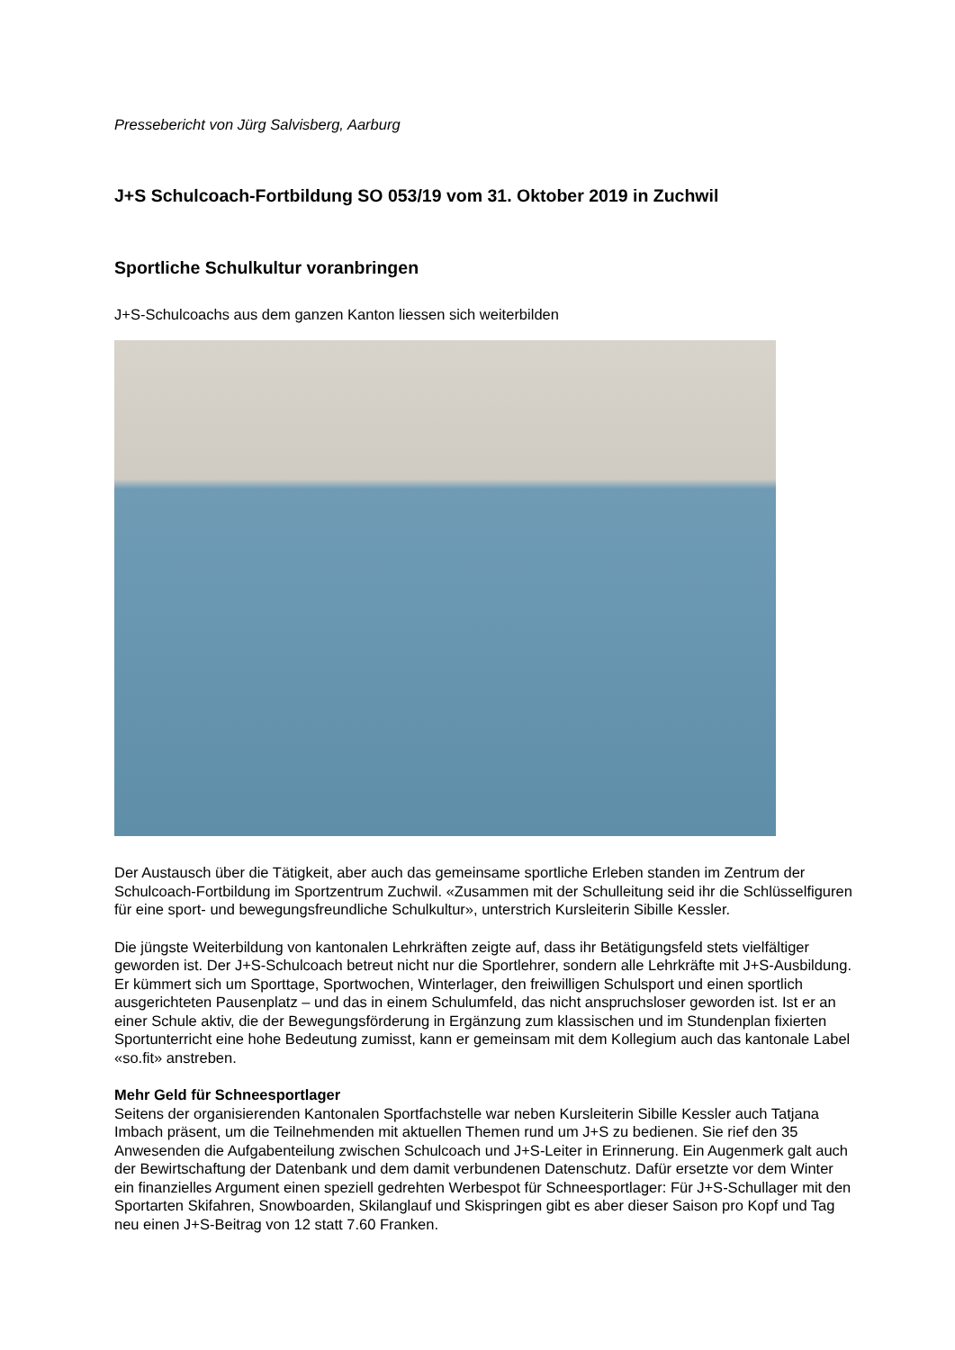Pressebericht von Jürg Salvisberg, Aarburg
J+S Schulcoach-Fortbildung SO 053/19 vom 31. Oktober 2019 in Zuchwil
Sportliche Schulkultur voranbringen
J+S-Schulcoachs aus dem ganzen Kanton liessen sich weiterbilden
Der Austausch über die Tätigkeit, aber auch das gemeinsame sportliche Erleben standen im Zentrum der Schulcoach-Fortbildung im Sportzentrum Zuchwil. «Zusammen mit der Schulleitung seid ihr die Schlüsselfiguren für eine sport- und bewegungsfreundliche Schulkultur», unterstrich Kursleiterin Sibille Kessler.
Die jüngste Weiterbildung von kantonalen Lehrkräften zeigte auf, dass ihr Betätigungsfeld stets vielfältiger geworden ist. Der J+S-Schulcoach betreut nicht nur die Sportlehrer, sondern alle Lehrkräfte mit J+S-Ausbildung. Er kümmert sich um Sporttage, Sportwochen, Winterlager, den freiwilligen Schulsport und einen sportlich ausgerichteten Pausenplatz – und das in einem Schulumfeld, das nicht anspruchsloser geworden ist. Ist er an einer Schule aktiv, die der Bewegungsförderung in Ergänzung zum klassischen und im Stundenplan fixierten Sportunterricht eine hohe Bedeutung zumisst, kann er gemeinsam mit dem Kollegium auch das kantonale Label «so.fit» anstreben.
Mehr Geld für Schneesportlager
Seitens der organisierenden Kantonalen Sportfachstelle war neben Kursleiterin Sibille Kessler auch Tatjana Imbach präsent, um die Teilnehmenden mit aktuellen Themen rund um J+S zu bedienen. Sie rief den 35 Anwesenden die Aufgabenteilung zwischen Schulcoach und J+S-Leiter in Erinnerung. Ein Augenmerk galt auch der Bewirtschaftung der Datenbank und dem damit verbundenen Datenschutz. Dafür ersetzte vor dem Winter ein finanzielles Argument einen speziell gedrehten Werbespot für Schneesportlager: Für J+S-Schullager mit den Sportarten Skifahren, Snowboarden, Skilanglauf und Skispringen gibt es aber dieser Saison pro Kopf und Tag neu einen J+S-Beitrag von 12 statt 7.60 Franken.